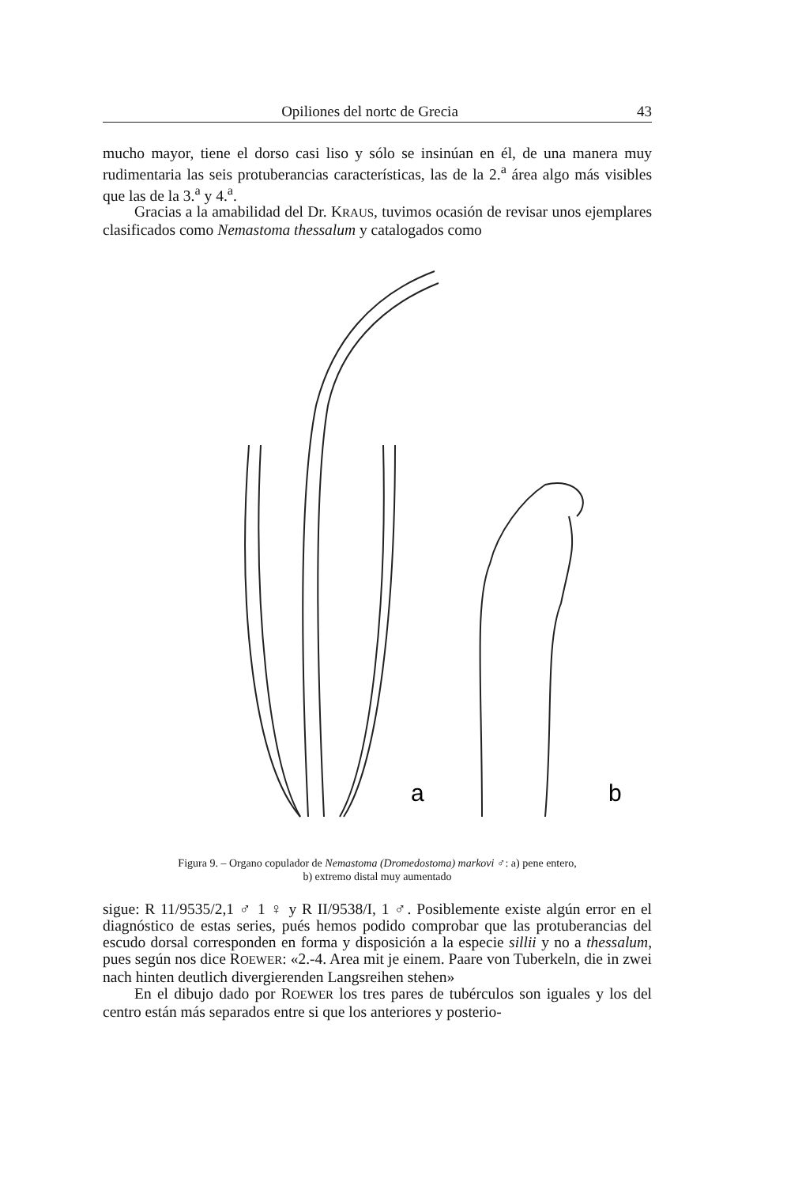Opiliones del nortc de Grecia 43
mucho mayor, tiene el dorso casi liso y sólo se insinúan en él, de una manera muy rudimentaria las seis protuberancias características, las de la 2.<sup>a</sup> área algo más visibles que las de la 3.<sup>a</sup> y 4.<sup>a</sup>.
Gracias a la amabilidad del Dr. KRAUS, tuvimos ocasión de revisar unos ejemplares clasificados como Nemastoma thessalum y catalogados como
a
b
Figura 9. – Organo copulador de Nemastoma (Dromedostoma) markovi ♂: a) pene entero,
b) extremo distal muy aumentado
sigue: R 11/9535/2,1 ♂ 1 ♀ y R II/9538/I, 1 ♂. Posiblemente existe algún error en el diagnóstico de estas series, pués hemos podido comprobar que las protuberancias del escudo dorsal corresponden en forma y disposición a la especie sillii y no a thessalum, pues según nos dice ROEWER: «2.-4. Area mit je einem. Paare von Tuberkeln, die in zwei nach hinten deutlich divergierenden Langsreihen stehen»
En el dibujo dado por ROEWER los tres pares de tubérculos son iguales y los del centro están más separados entre si que los anteriores y posterio-